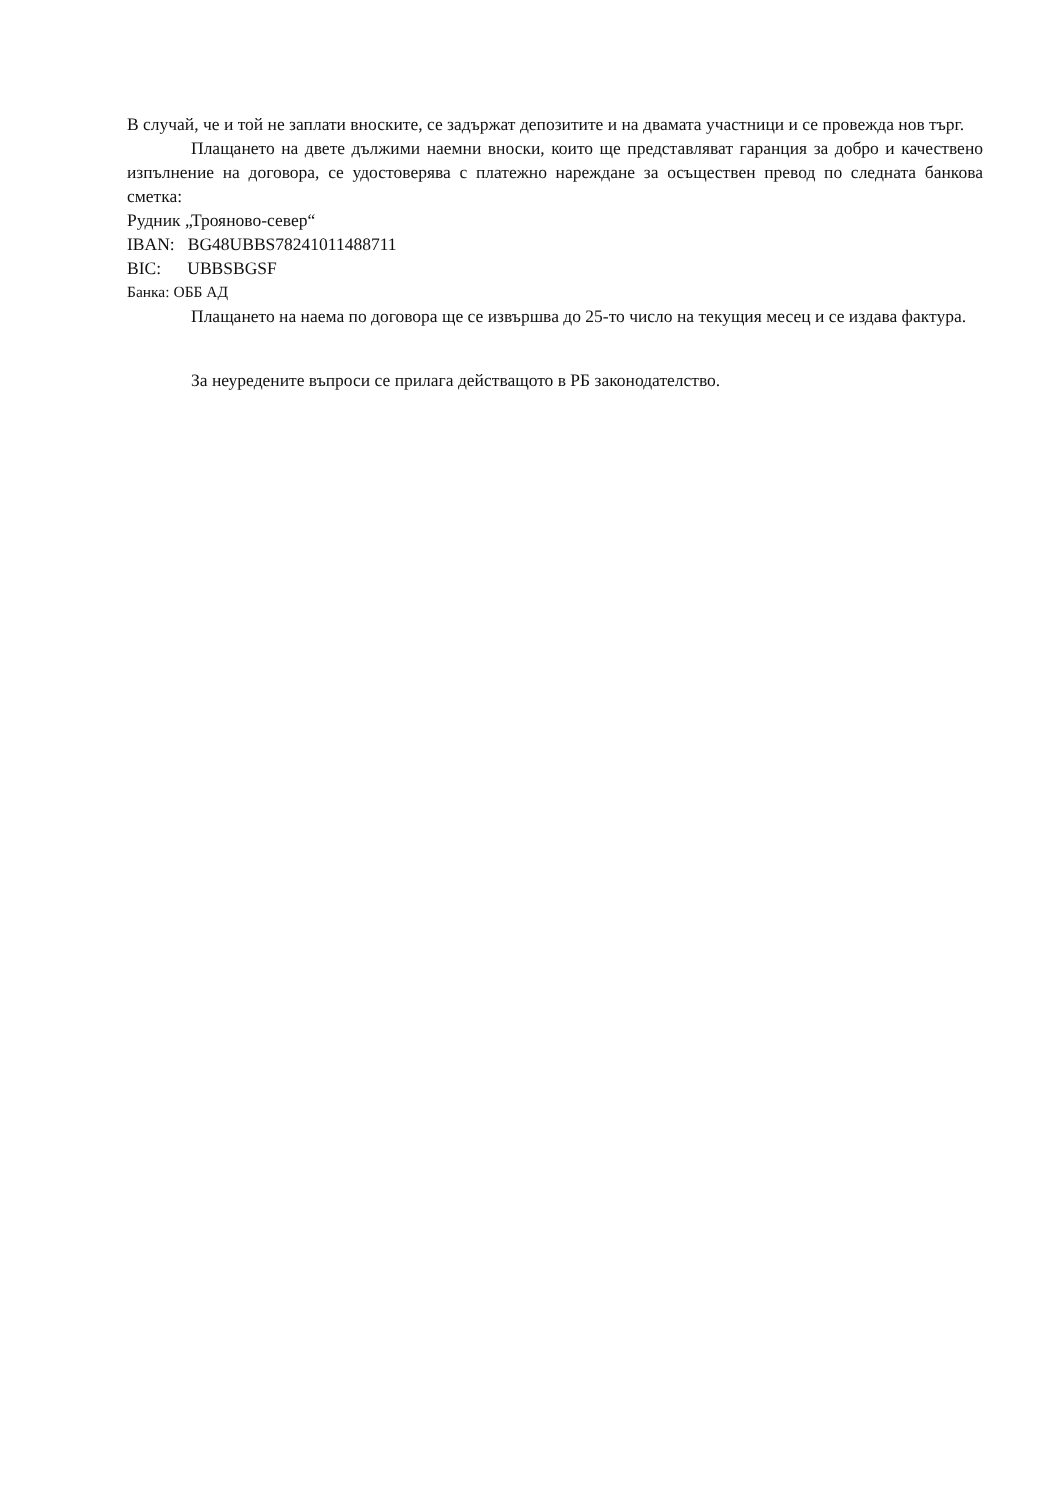В случай, че и той не заплати вноските, се задържат депозитите и на двамата участници и се провежда нов търг.
Плащането на двете дължими наемни вноски, които ще представляват гаранция за добро и качествено изпълнение на договора, се удостоверява с платежно нареждане за осъществен превод по следната банкова сметка:
Рудник „Трояново-север“
IBAN: BG48UBBS78241011488711
BIC: UBBSBGSF
Банка: ОББ АД
Плащането на наема по договора ще се извършва до 25-то число на текущия месец и се издава фактура.
За неуредените въпроси се прилага действащото в РБ законодателство.